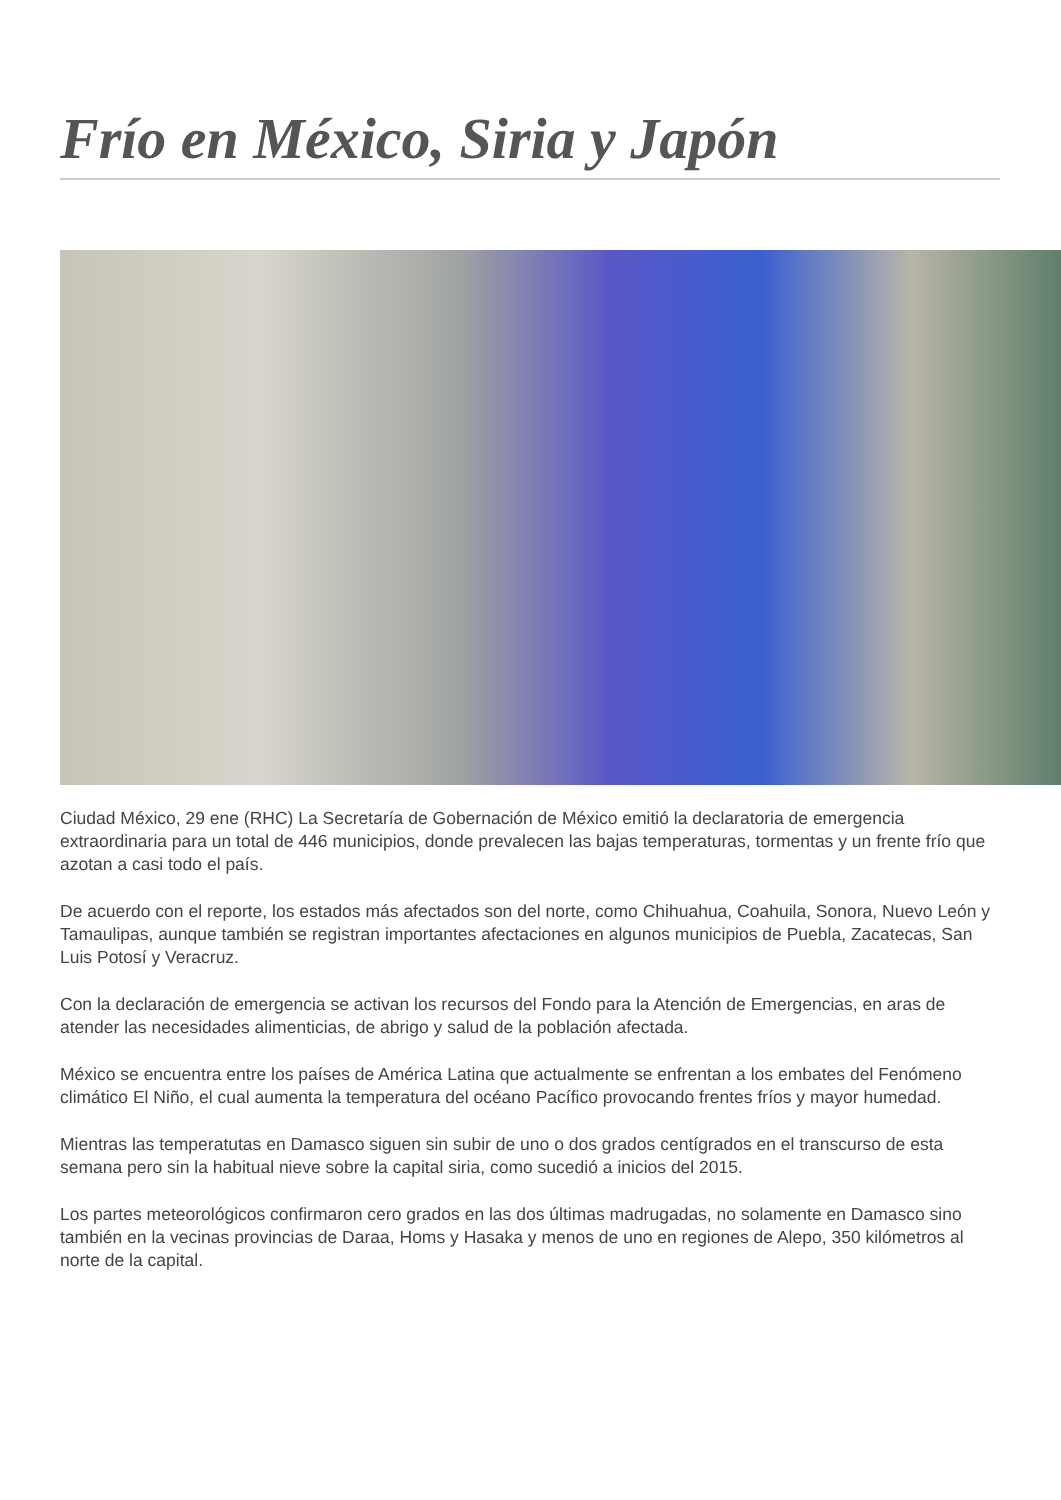Frío en México, Siria y Japón
Ciudad México, 29 ene (RHC) La Secretaría de Gobernación de México emitió la declaratoria de emergencia extraordinaria para un total de 446 municipios, donde prevalecen las bajas temperaturas, tormentas y un frente frío que azotan a casi todo el país.
De acuerdo con el reporte, los estados más afectados son del norte, como Chihuahua, Coahuila, Sonora, Nuevo León y Tamaulipas, aunque también se registran importantes afectaciones en algunos municipios de Puebla, Zacatecas, San Luis Potosí y Veracruz.
Con la declaración de emergencia se activan los recursos del Fondo para la Atención de Emergencias, en aras de atender las necesidades alimenticias, de abrigo y salud de la población afectada.
México se encuentra entre los países de América Latina que actualmente se enfrentan a los embates del Fenómeno climático El Niño, el cual aumenta la temperatura del océano Pacífico provocando frentes fríos y mayor humedad.
Mientras las temperatutas en Damasco siguen sin subir de uno o dos grados centígrados en el transcurso de esta semana pero sin la habitual nieve sobre la capital siria, como sucedió a inicios del 2015.
Los partes meteorológicos confirmaron cero grados en las dos últimas madrugadas, no solamente en Damasco sino también en la vecinas provincias de Daraa, Homs y Hasaka y menos de uno en regiones de Alepo, 350 kilómetros al norte de la capital.